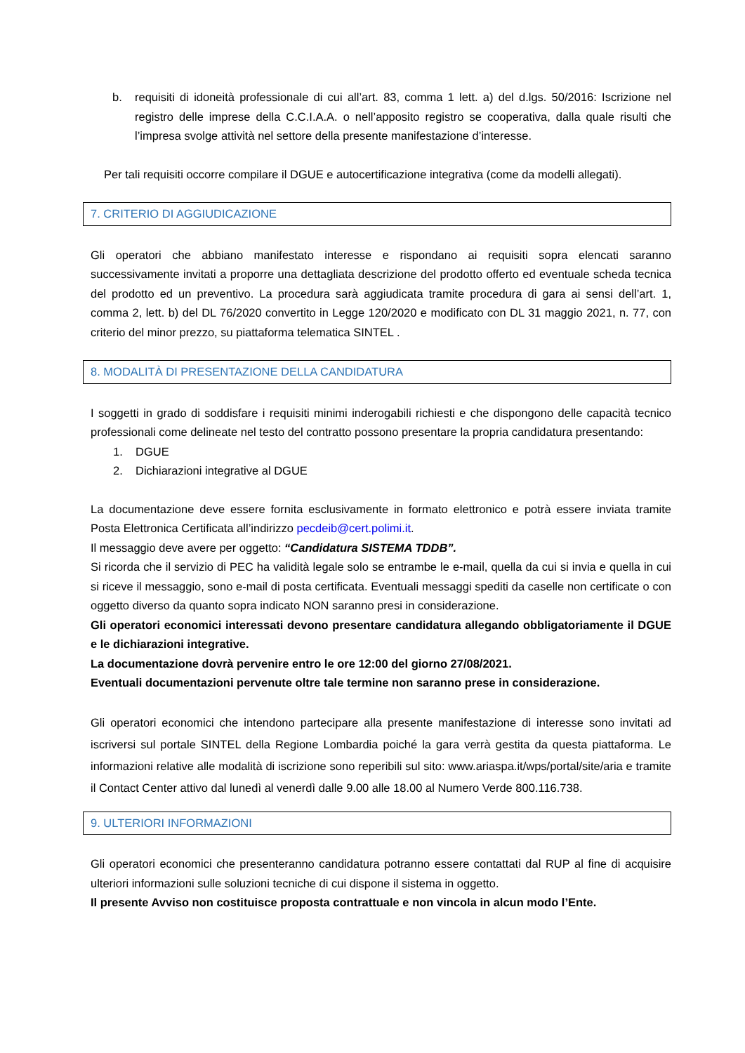b. requisiti di idoneità professionale di cui all’art. 83, comma 1 lett. a) del d.lgs. 50/2016: Iscrizione nel registro delle imprese della C.C.I.A.A. o nell’apposito registro se cooperativa, dalla quale risulti che l’impresa svolge attività nel settore della presente manifestazione d’interesse.
Per tali requisiti occorre compilare il DGUE e autocertificazione integrativa (come da modelli allegati).
7. CRITERIO DI AGGIUDICAZIONE
Gli operatori che abbiano manifestato interesse e rispondano ai requisiti sopra elencati saranno successivamente invitati a proporre una dettagliata descrizione del prodotto offerto ed eventuale scheda tecnica del prodotto ed un preventivo. La procedura sarà aggiudicata tramite procedura di gara ai sensi dell’art. 1, comma 2, lett. b) del DL 76/2020 convertito in Legge 120/2020 e modificato con DL 31 maggio 2021, n. 77, con criterio del minor prezzo, su piattaforma telematica SINTEL .
8. MODALITÀ DI PRESENTAZIONE DELLA CANDIDATURA
I soggetti in grado di soddisfare i requisiti minimi inderogabili richiesti e che dispongono delle capacità tecnico professionali come delineate nel testo del contratto possono presentare la propria candidatura presentando:
1. DGUE
2. Dichiarazioni integrative al DGUE
La documentazione deve essere fornita esclusivamente in formato elettronico e potrà essere inviata tramite Posta Elettronica Certificata all’indirizzo pecdeib@cert.polimi.it.
Il messaggio deve avere per oggetto: “Candidatura SISTEMA TDDB”.
Si ricorda che il servizio di PEC ha validità legale solo se entrambe le e-mail, quella da cui si invia e quella in cui si riceve il messaggio, sono e-mail di posta certificata. Eventuali messaggi spediti da caselle non certificate o con oggetto diverso da quanto sopra indicato NON saranno presi in considerazione.
Gli operatori economici interessati devono presentare candidatura allegando obbligatoriamente il DGUE e le dichiarazioni integrative.
La documentazione dovrà pervenire entro le ore 12:00 del giorno 27/08/2021.
Eventuali documentazioni pervenute oltre tale termine non saranno prese in considerazione.
Gli operatori economici che intendono partecipare alla presente manifestazione di interesse sono invitati ad iscriversi sul portale SINTEL della Regione Lombardia poiché la gara verrà gestita da questa piattaforma. Le informazioni relative alle modalità di iscrizione sono reperibili sul sito: www.ariaspa.it/wps/portal/site/aria e tramite il Contact Center attivo dal lunedì al venerdì dalle 9.00 alle 18.00 al Numero Verde 800.116.738.
9. ULTERIORI INFORMAZIONI
Gli operatori economici che presenteranno candidatura potranno essere contattati dal RUP al fine di acquisire ulteriori informazioni sulle soluzioni tecniche di cui dispone il sistema in oggetto.
Il presente Avviso non costituisce proposta contrattuale e non vincola in alcun modo l’Ente.